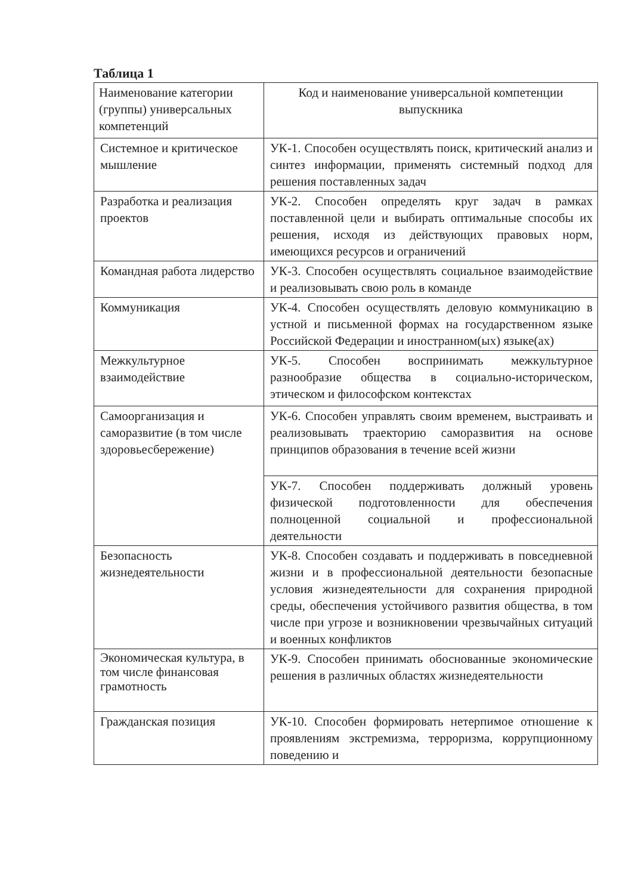Таблица 1
| Наименование категории (группы) универсальных компетенций | Код и наименование универсальной компетенции выпускника |
| --- | --- |
| Системное и критическое мышление | УК-1. Способен осуществлять поиск, критический анализ и синтез информации, применять системный подход для решения поставленных задач |
| Разработка и реализация проектов | УК-2. Способен определять круг задач в рамках поставленной цели и выбирать оптимальные способы их решения, исходя из действующих правовых норм, имеющихся ресурсов и ограничений |
| Командная работа лидерство | УК-3. Способен осуществлять социальное взаимодействие и реализовывать свою роль в команде |
| Коммуникация | УК-4. Способен осуществлять деловую коммуникацию в устной и письменной формах на государственном языке Российской Федерации и иностранном(ых) языке(ах) |
| Межкультурное взаимодействие | УК-5. Способен воспринимать межкультурное разнообразие общества в социально-историческом, этическом и философском контекстах |
| Самоорганизация и саморазвитие (в том числе здоровьесбережение) | УК-6. Способен управлять своим временем, выстраивать и реализовывать траекторию саморазвития на основе принципов образования в течение всей жизни |
| | УК-7. Способен поддерживать должный уровень физической подготовленности для обеспечения полноценной социальной и профессиональной деятельности |
| Безопасность жизнедеятельности | УК-8. Способен создавать и поддерживать в повседневной жизни и в профессиональной деятельности безопасные условия жизнедеятельности для сохранения природной среды, обеспечения устойчивого развития общества, в том числе при угрозе и возникновении чрезвычайных ситуаций и военных конфликтов |
| Экономическая культура, в том числе финансовая грамотность | УК-9. Способен принимать обоснованные экономические решения в различных областях жизнедеятельности |
| Гражданская позиция | УК-10. Способен формировать нетерпимое отношение к проявлениям экстремизма, терроризма, коррупционному поведению и |